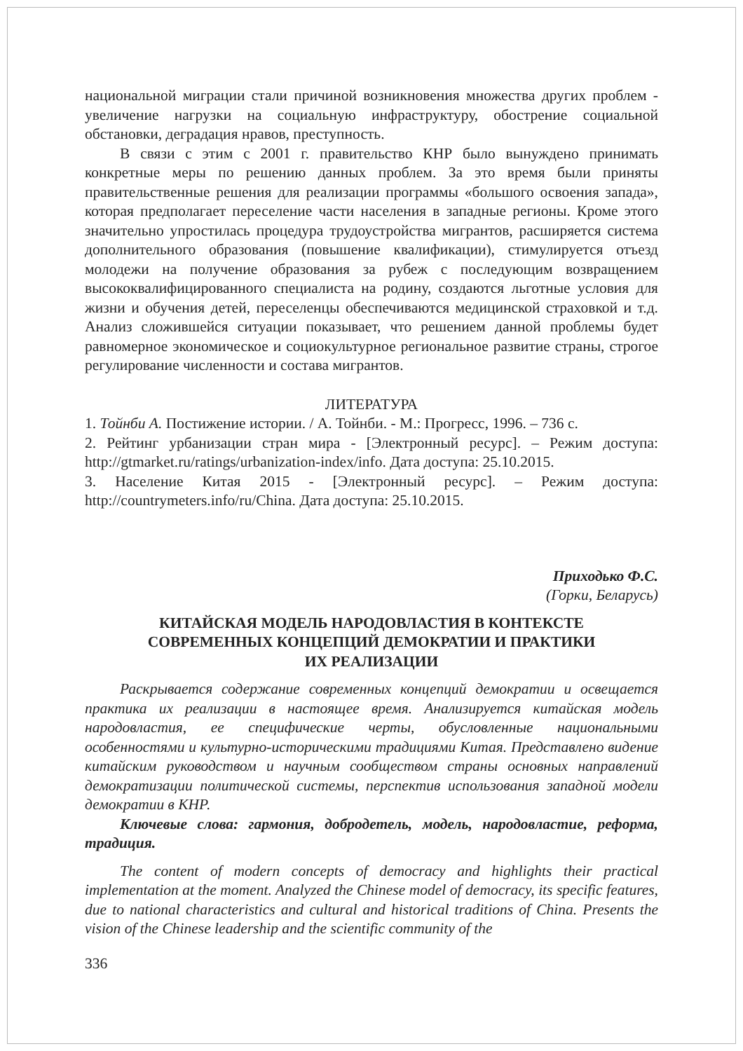национальной миграции стали причиной возникновения множества других проблем - увеличение нагрузки на социальную инфраструктуру, обострение социальной обстановки, деградация нравов, преступность.
В связи с этим с 2001 г. правительство КНР было вынуждено принимать конкретные меры по решению данных проблем. За это время были приняты правительственные решения для реализации программы «большого освоения запада», которая предполагает переселение части населения в западные регионы. Кроме этого значительно упростилась процедура трудоустройства мигрантов, расширяется система дополнительного образования (повышение квалификации), стимулируется отъезд молодежи на получение образования за рубеж с последующим возвращением высококвалифицированного специалиста на родину, создаются льготные условия для жизни и обучения детей, переселенцы обеспечиваются медицинской страховкой и т.д. Анализ сложившейся ситуации показывает, что решением данной проблемы будет равномерное экономическое и социокультурное региональное развитие страны, строгое регулирование численности и состава мигрантов.
ЛИТЕРАТУРА
1. Тойнби А. Постижение истории. / А. Тойнби. - М.: Прогресс, 1996. – 736 с.
2. Рейтинг урбанизации стран мира - [Электронный ресурс]. – Режим доступа: http://gtmarket.ru/ratings/urbanization-index/info. Дата доступа: 25.10.2015.
3. Население Китая 2015 - [Электронный ресурс]. – Режим доступа: http://countrymeters.info/ru/China. Дата доступа: 25.10.2015.
Приходько Ф.С.
(Горки, Беларусь)
КИТАЙСКАЯ МОДЕЛЬ НАРОДОВЛАСТИЯ В КОНТЕКСТЕ
СОВРЕМЕННЫХ КОНЦЕПЦИЙ ДЕМОКРАТИИ И ПРАКТИКИ
ИХ РЕАЛИЗАЦИИ
Раскрывается содержание современных концепций демократии и освещается практика их реализации в настоящее время. Анализируется китайская модель народовластия, ее специфические черты, обусловленные национальными особенностями и культурно-историческими традициями Китая. Представлено видение китайским руководством и научным сообществом страны основных направлений демократизации политической системы, перспектив использования западной модели демократии в КНР.
Ключевые слова: гармония, добродетель, модель, народовластие, реформа, традиция.
The content of modern concepts of democracy and highlights their practical implementation at the moment. Analyzed the Chinese model of democracy, its specific features, due to national characteristics and cultural and historical traditions of China. Presents the vision of the Chinese leadership and the scientific community of the
336